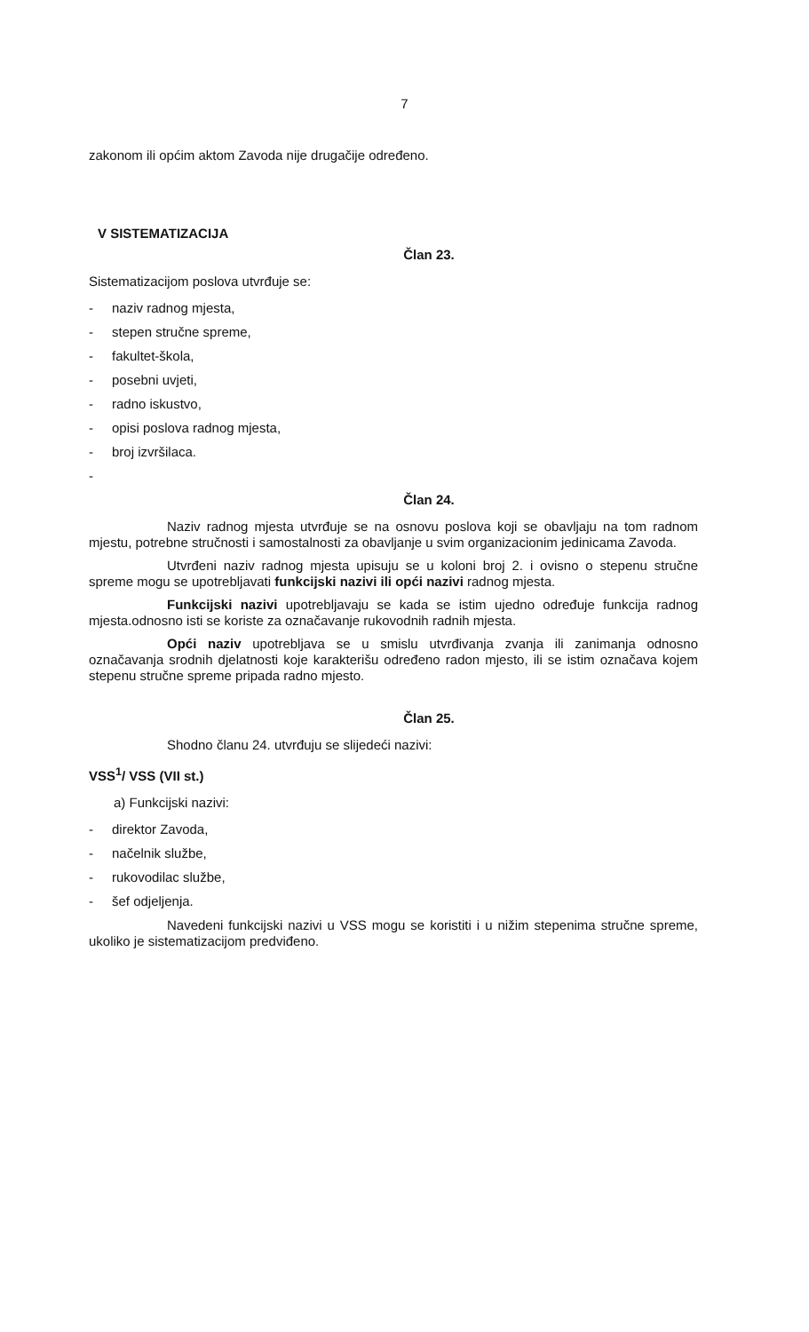7
zakonom ili općim aktom Zavoda nije drugačije određeno.
V SISTEMATIZACIJA
Član 23.
Sistematizacijom poslova utvrđuje se:
- naziv radnog mjesta,
- stepen stručne spreme,
- fakultet-škola,
- posebni uvjeti,
- radno iskustvo,
- opisi poslova radnog mjesta,
- broj izvršilaca.
-
Član 24.
Naziv radnog mjesta utvrđuje se na osnovu poslova koji se obavljaju na tom radnom mjestu, potrebne stručnosti i samostalnosti za obavljanje u svim organizacionim jedinicama Zavoda.
Utvrđeni naziv radnog mjesta upisuju se u koloni broj 2. i ovisno o stepenu stručne spreme mogu se upotrebljavati funkcijski nazivi ili opći nazivi radnog mjesta.
Funkcijski nazivi upotrebljavaju se kada se istim ujedno određuje funkcija radnog mjesta.odnosno isti se koriste za označavanje rukovodnih radnih mjesta.
Opći naziv upotrebljava se u smislu utvrđivanja zvanja ili zanimanja odnosno označavanja srodnih djelatnosti koje karakterišu određeno radon mjesto, ili se istim označava kojem stepenu stručne spreme pripada radno mjesto.
Član 25.
Shodno članu 24. utvrđuju se slijedeći nazivi:
VSS<sup>1</sup>/ VSS (VII st.)
a) Funkcijski nazivi:
- direktor Zavoda,
- načelnik službe,
- rukovodilac službe,
- šef odjeljenja.
Navedeni funkcijski nazivi u VSS mogu se koristiti i u nižim stepenima stručne spreme, ukoliko je sistematizacijom predviđeno.